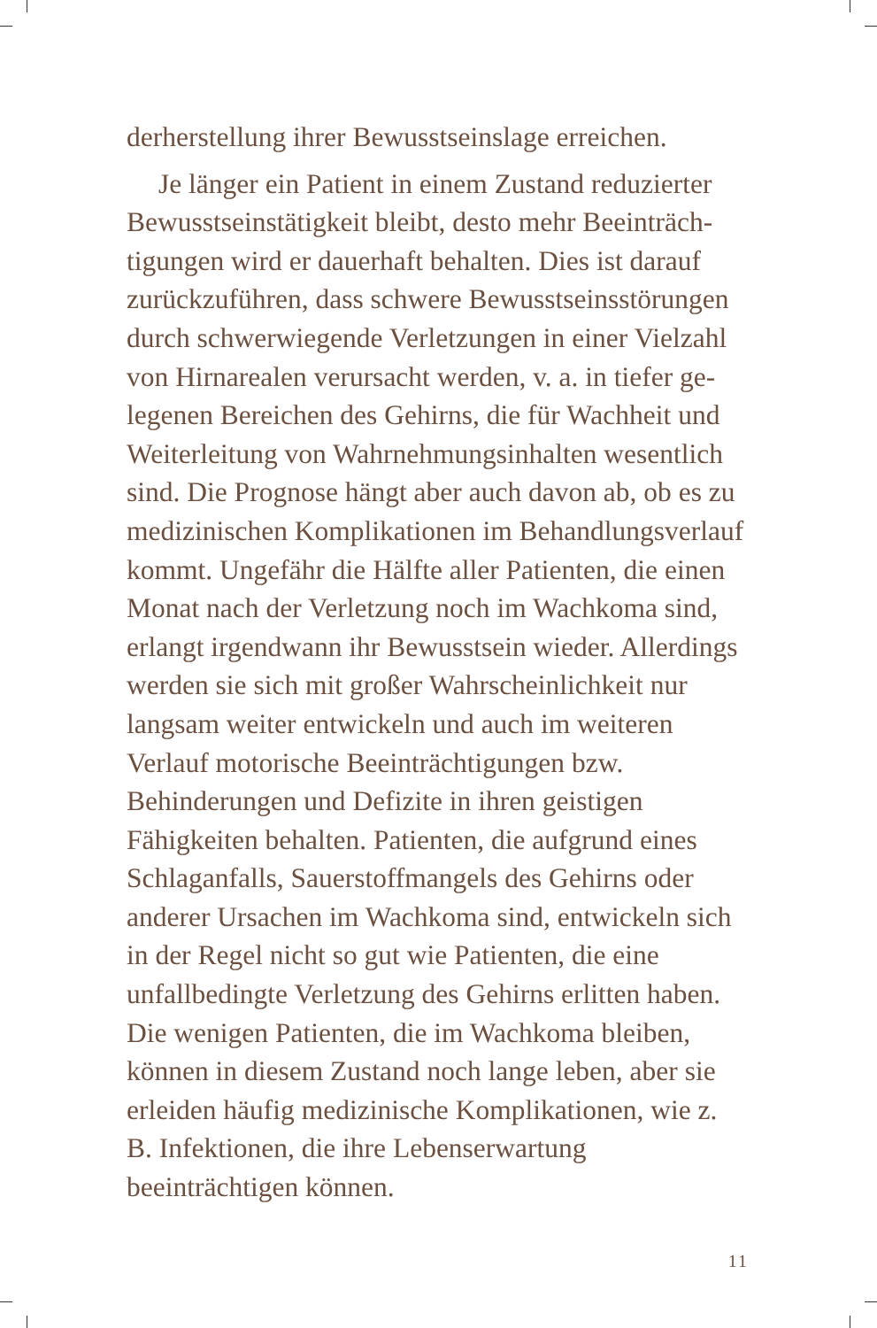derherstellung ihrer Bewusstseinslage erreichen.
Je länger ein Patient in einem Zustand reduzierter Bewusstseinstätigkeit bleibt, desto mehr Beeinträch­tigungen wird er dauerhaft behalten. Dies ist darauf zurückzuführen, dass schwere Bewusstseinsstörungen durch schwerwiegende Verletzungen in einer Vielzahl von Hirnarealen verursacht werden, v. a. in tiefer ge­legenen Bereichen des Gehirns, die für Wachheit und Weiterleitung von Wahrnehmungsinhalten wesent­lich sind. Die Prognose hängt aber auch davon ab, ob es zu medizinischen Komplikationen im Behand­lungsverlauf kommt. Ungefähr die Hälfte aller Pa­tienten, die einen Monat nach der Verletzung noch im Wachkoma sind, erlangt irgendwann ihr Be­wusstsein wieder. Allerdings werden sie sich mit großer Wahrscheinlichkeit nur langsam weiter ent­wickeln und auch im weiteren Verlauf motorische Beeinträchtigungen bzw. Behinderungen und Defizi­te in ihren geistigen Fähigkeiten behalten. Patienten, die aufgrund eines Schlaganfalls, Sauerstoffmangels des Gehirns oder anderer Ursachen im Wachkoma sind, entwickeln sich in der Regel nicht so gut wie Patienten, die eine unfallbedingte Verletzung des Gehirns erlitten haben. Die wenigen Patienten, die im Wachkoma bleiben, können in diesem Zustand noch lange leben, aber sie erleiden häufig medizini­sche Komplikationen, wie z. B. Infektionen, die ihre Lebenserwartung beeinträchtigen können.
11